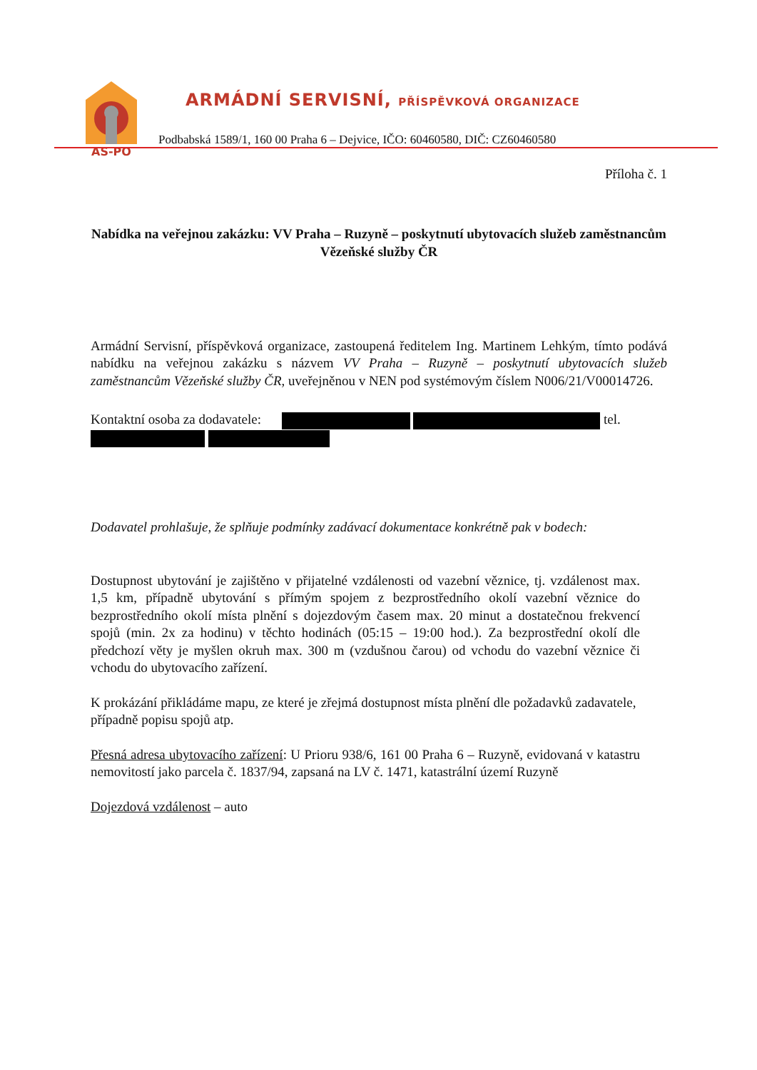AS-PO
ARMÁDNÍ SERVISNÍ, PŘÍSPĚVKOVÁ ORGANIZACE
Podbabská 1589/1, 160 00 Praha 6 – Dejvice, IČO: 60460580, DIČ: CZ60460580
Příloha č. 1
Nabídka na veřejnou zakázku: VV Praha – Ruzyně – poskytnutí ubytovacích služeb zaměstnancům Vězeňské služby ČR
Armádní Servisní, příspěvková organizace, zastoupená ředitelem Ing. Martinem Lehkým, tímto podává nabídku na veřejnou zakázku s názvem VV Praha – Ruzyně – poskytnutí ubytovacích služeb zaměstnancům Vězeňské služby ČR, uveřejněnou v NEN pod systémovým číslem N006/21/V00014726.
Kontaktní osoba za dodavatele: tel.
Dodavatel prohlašuje, že splňuje podmínky zadávací dokumentace konkrétně pak v bodech:
Dostupnost ubytování je zajištěno v přijatelné vzdálenosti od vazební věznice, tj. vzdálenost max. 1,5 km, případně ubytování s přímým spojem z bezprostředního okolí vazební věznice do bezprostředního okolí místa plnění s dojezdovým časem max. 20 minut a dostatečnou frekvencí spojů (min. 2x za hodinu) v těchto hodinách (05:15 – 19:00 hod.). Za bezprostřední okolí dle předchozí věty je myšlen okruh max. 300 m (vzdušnou čarou) od vchodu do vazební věznice či vchodu do ubytovacího zařízení.
K prokázání přikládáme mapu, ze které je zřejmá dostupnost místa plnění dle požadavků zadavatele, případně popisu spojů atp.
Přesná adresa ubytovacího zařízení: U Prioru 938/6, 161 00 Praha 6 – Ruzyně, evidovaná v katastru nemovitostí jako parcela č. 1837/94, zapsaná na LV č. 1471, katastrální území Ruzyně
Dojezdová vzdálenost – auto